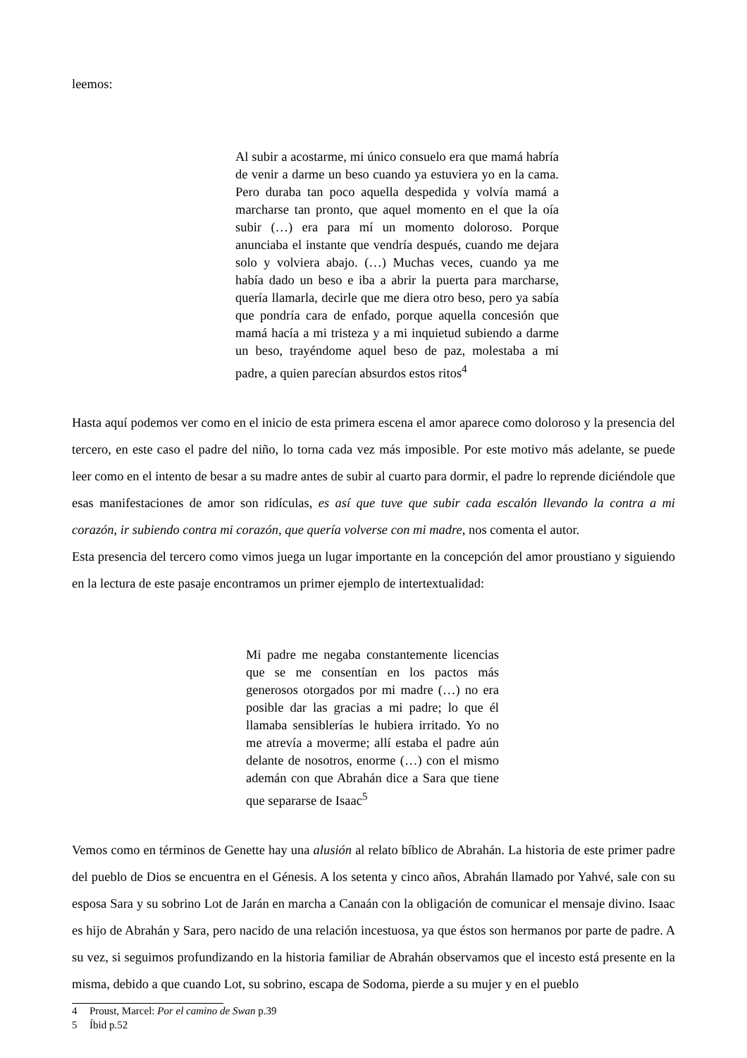leemos:
Al subir a acostarme, mi único consuelo era que mamá habría de venir a darme un beso cuando ya estuviera yo en la cama. Pero duraba tan poco aquella despedida y volvía mamá a marcharse tan pronto, que aquel momento en el que la oía subir (…) era para mí un momento doloroso. Porque anunciaba el instante que vendría después, cuando me dejara solo y volviera abajo. (…) Muchas veces, cuando ya me había dado un beso e iba a abrir la puerta para marcharse, quería llamarla, decirle que me diera otro beso, pero ya sabía que pondría cara de enfado, porque aquella concesión que mamá hacía a mi tristeza y a mi inquietud subiendo a darme un beso, trayéndome aquel beso de paz, molestaba a mi padre, a quien parecían absurdos estos ritos<sup>4</sup>
Hasta aquí podemos ver como en el inicio de esta primera escena el amor aparece como doloroso y la presencia del tercero, en este caso el padre del niño, lo torna cada vez más imposible. Por este motivo más adelante, se puede leer como en el intento de besar a su madre antes de subir al cuarto para dormir, el padre lo reprende diciéndole que esas manifestaciones de amor son ridículas, es así que tuve que subir cada escalón llevando la contra a mi corazón, ir subiendo contra mi corazón, que quería volverse con mi madre, nos comenta el autor.
Esta presencia del tercero como vimos juega un lugar importante en la concepción del amor proustiano y siguiendo en la lectura de este pasaje encontramos un primer ejemplo de intertextualidad:
Mi padre me negaba constantemente licencias que se me consentían en los pactos más generosos otorgados por mi madre (…) no era posible dar las gracias a mi padre; lo que él llamaba sensiblerías le hubiera irritado. Yo no me atrevía a moverme; allí estaba el padre aún delante de nosotros, enorme (…) con el mismo ademán con que Abrahán dice a Sara que tiene que separarse de Isaac<sup>5</sup>
Vemos como en términos de Genette hay una alusión al relato bíblico de Abrahán. La historia de este primer padre del pueblo de Dios se encuentra en el Génesis. A los setenta y cinco años, Abrahán llamado por Yahvé, sale con su esposa Sara y su sobrino Lot de Jarán en marcha a Canaán con la obligación de comunicar el mensaje divino. Isaac es hijo de Abrahán y Sara, pero nacido de una relación incestuosa, ya que éstos son hermanos por parte de padre. A su vez, si seguimos profundizando en la historia familiar de Abrahán observamos que el incesto está presente en la misma, debido a que cuando Lot, su sobrino, escapa de Sodoma, pierde a su mujer y en el pueblo
4 Proust, Marcel: Por el camino de Swan p.39
5 Íbid p.52